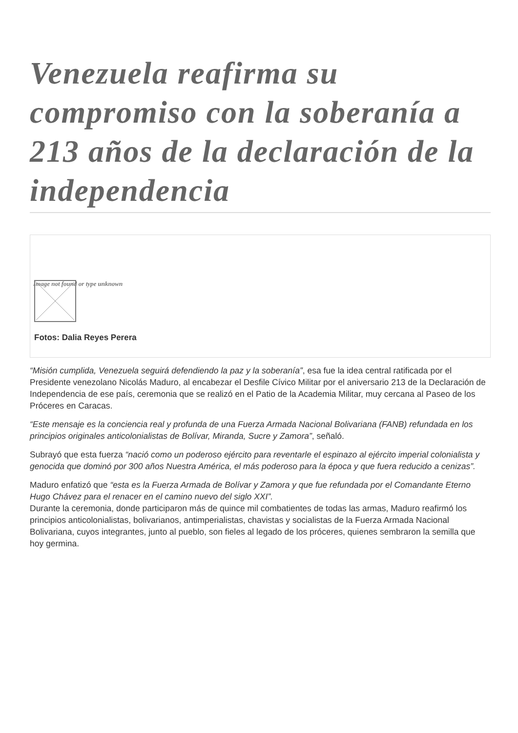Venezuela reafirma su compromiso con la soberanía a 213 años de la declaración de la independencia
Image not found or type unknown
Fotos: Dalia Reyes Perera
“Misión cumplida, Venezuela seguirá defendiendo la paz y la soberanía”, esa fue la idea central ratificada por el Presidente venezolano Nicolás Maduro, al encabezar el Desfile Cívico Militar por el aniversario 213 de la Declaración de Independencia de ese país, ceremonia que se realizó en el Patio de la Academia Militar, muy cercana al Paseo de los Próceres en Caracas.
“Este mensaje es la conciencia real y profunda de una Fuerza Armada Nacional Bolivariana (FANB) refundada en los principios originales anticolonialistas de Bolívar, Miranda, Sucre y Zamora”, señaló.
Subrayó que esta fuerza “nació como un poderoso ejército para reventarle el espinazo al ejército imperial colonialista y genocida que dominó por 300 años Nuestra América, el más poderoso para la época y que fuera reducido a cenizas”.
Maduro enfatizó que “esta es la Fuerza Armada de Bolívar y Zamora y que fue refundada por el Comandante Eterno Hugo Chávez para el renacer en el camino nuevo del siglo XXI”.
Durante la ceremonia, donde participaron más de quince mil combatientes de todas las armas, Maduro reafirmó los principios anticolonialistas, bolivarianos, antimperialistas, chavistas y socialistas de la Fuerza Armada Nacional Bolivariana, cuyos integrantes, junto al pueblo, son fieles al legado de los próceres, quienes sembraron la semilla que hoy germina.